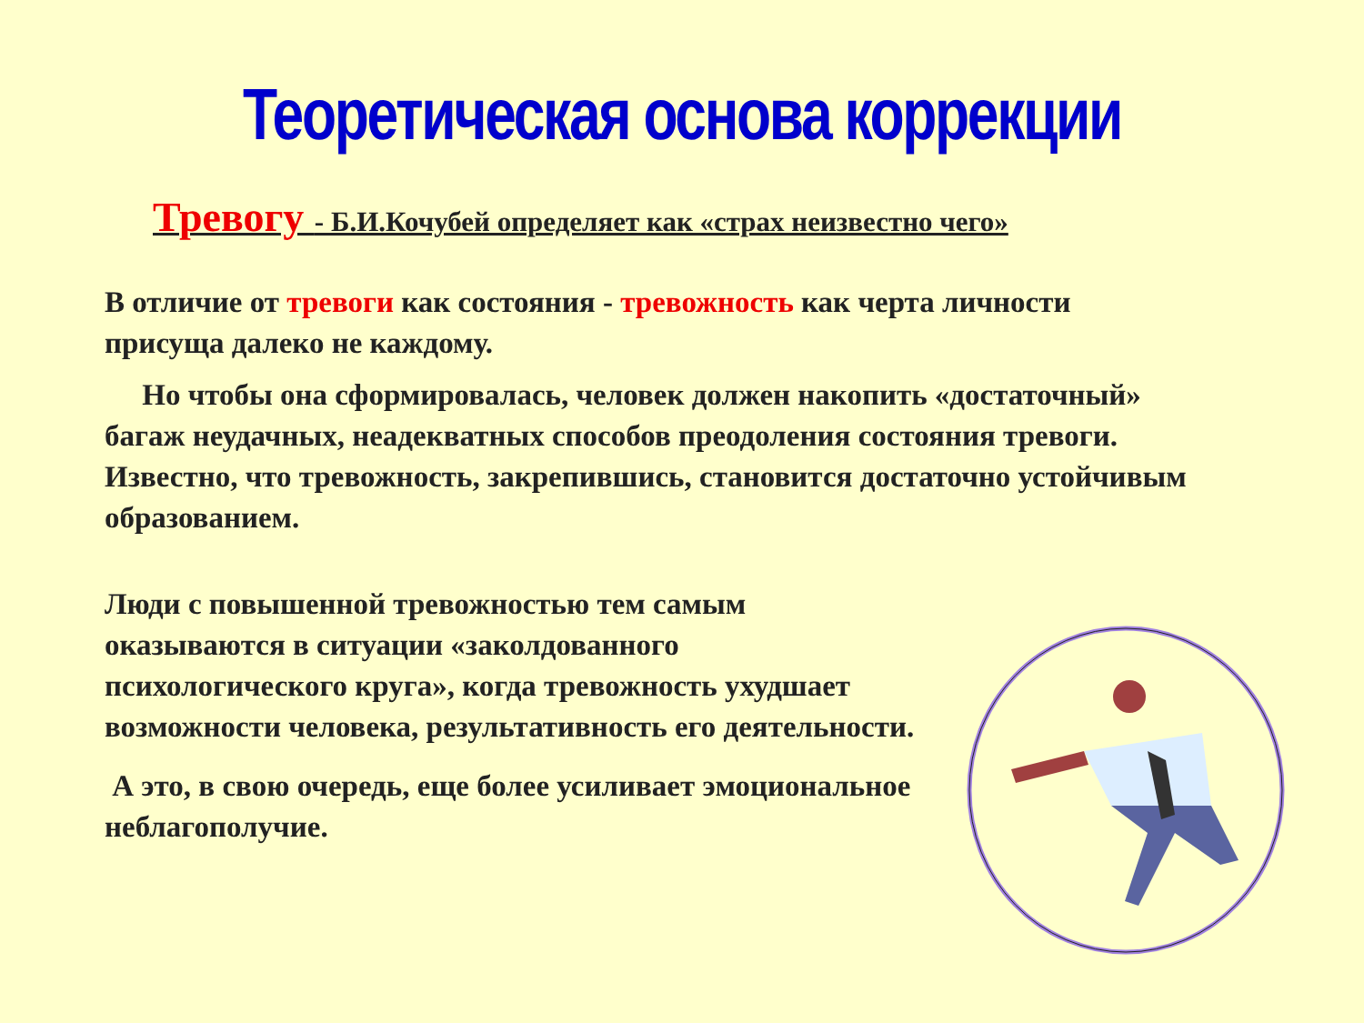Теоретическая основа коррекции
Тревогу - Б.И.Кочубей определяет как «страх неизвестно чего»
В отличие от тревоги как состояния - тревожность как черта личности присуща далеко не каждому.
Но чтобы она сформировалась, человек должен накопить «достаточный» багаж неудачных, неадекватных способов преодоления состояния тревоги. Известно, что тревожность, закрепившись, становится достаточно устойчивым образованием.
Люди с повышенной тревожностью тем самым оказываются в ситуации «заколдованного психологического круга», когда тревожность ухудшает возможности человека, результативность его деятельности.
А это, в свою очередь, еще более усиливает эмоциональное неблагополучие.